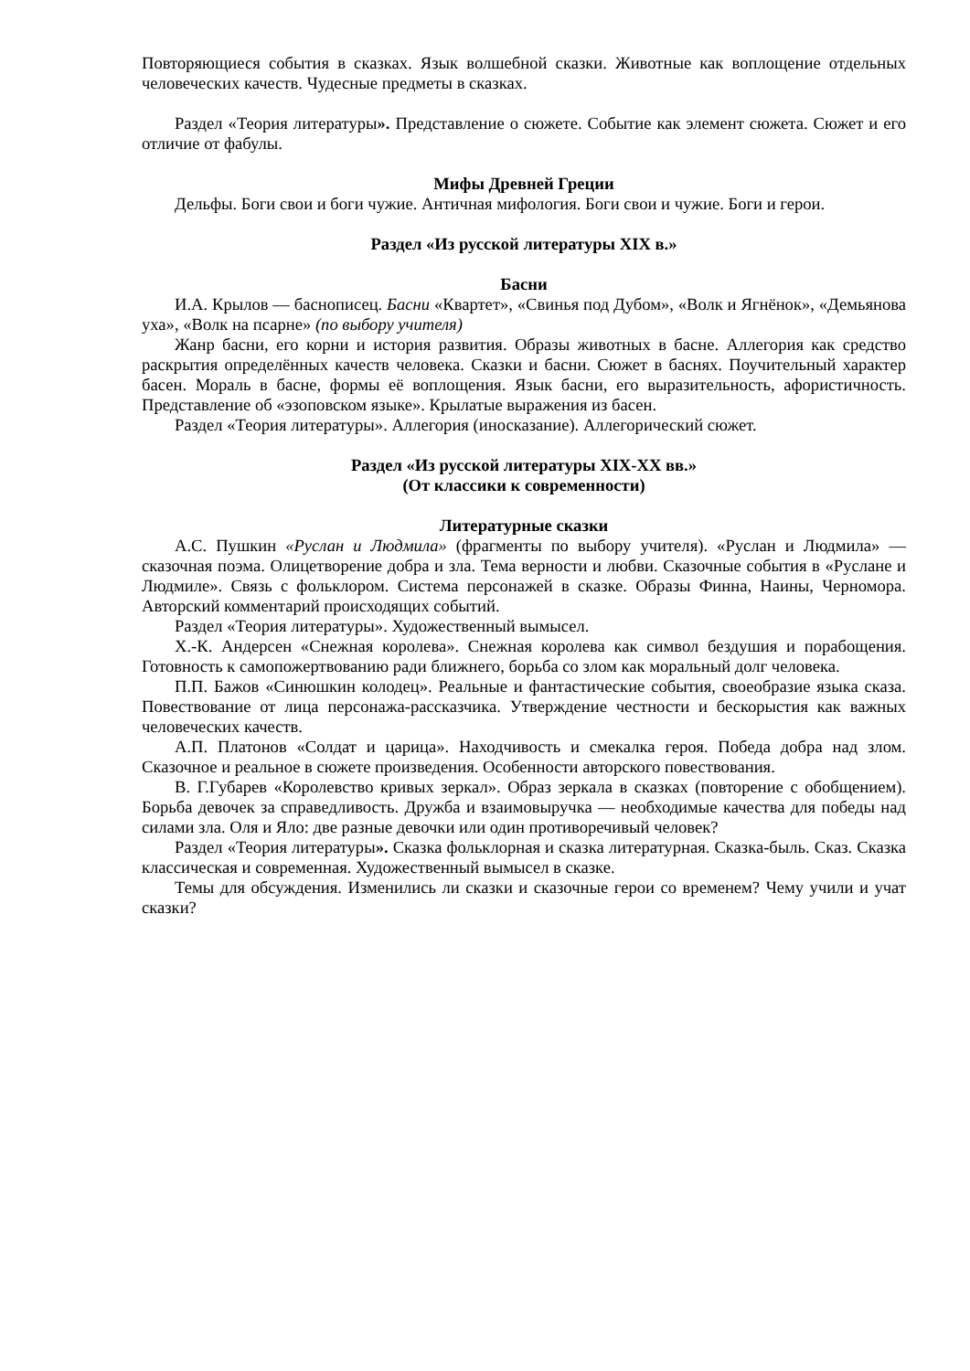Повторяющиеся события в сказках. Язык волшебной сказки. Животные как воплощение отдельных человеческих качеств. Чудесные предметы в сказках.
Раздел «Теория литературы». Представление о сюжете. Событие как элемент сюжета. Сюжет и его отличие от фабулы.
Мифы Древней Греции
Дельфы. Боги свои и боги чужие. Античная мифология. Боги свои и чужие. Боги и герои.
Раздел «Из русской литературы XIX в.»
Басни
И.А. Крылов — баснописец. Басни «Квартет», «Свинья под Дубом», «Волк и Ягнёнок», «Демьянова уха», «Волк на псарне» (по выбору учителя)
Жанр басни, его корни и история развития. Образы животных в басне. Аллегория как средство раскрытия определённых качеств человека. Сказки и басни. Сюжет в баснях. Поучительный характер басен. Мораль в басне, формы её воплощения. Язык басни, его выразительность, афористичность. Представление об «эзоповском языке». Крылатые выражения из басен.
Раздел «Теория литературы». Аллегория (иносказание). Аллегорический сюжет.
Раздел «Из русской литературы XIX-XX вв.»
(От классики к современности)
Литературные сказки
А.С. Пушкин «Руслан и Людмила» (фрагменты по выбору учителя). «Руслан и Людмила» — сказочная поэма. Олицетворение добра и зла. Тема верности и любви. Сказочные события в «Руслане и Людмиле». Связь с фольклором. Система персонажей в сказке. Образы Финна, Наины, Черномора. Авторский комментарий происходящих событий.
Раздел «Теория литературы». Художественный вымысел.
Х.-К. Андерсен «Снежная королева». Снежная королева как символ бездушия и порабощения. Готовность к самопожертвованию ради ближнего, борьба со злом как моральный долг человека.
П.П. Бажов «Синюшкин колодец». Реальные и фантастические события, своеобразие языка сказа. Повествование от лица персонажа-рассказчика. Утверждение честности и бескорыстия как важных человеческих качеств.
А.П. Платонов «Солдат и царица». Находчивость и смекалка героя. Победа добра над злом. Сказочное и реальное в сюжете произведения. Особенности авторского повествования.
В. Г.Губарев «Королевство кривых зеркал». Образ зеркала в сказках (повторение с обобщением). Борьба девочек за справедливость. Дружба и взаимовыручка — необходимые качества для победы над силами зла. Оля и Яло: две разные девочки или один противоречивый человек?
Раздел «Теория литературы». Сказка фольклорная и сказка литературная. Сказка-быль. Сказ. Сказка классическая и современная. Художественный вымысел в сказке.
Темы для обсуждения. Изменились ли сказки и сказочные герои со временем? Чему учили и учат сказки?